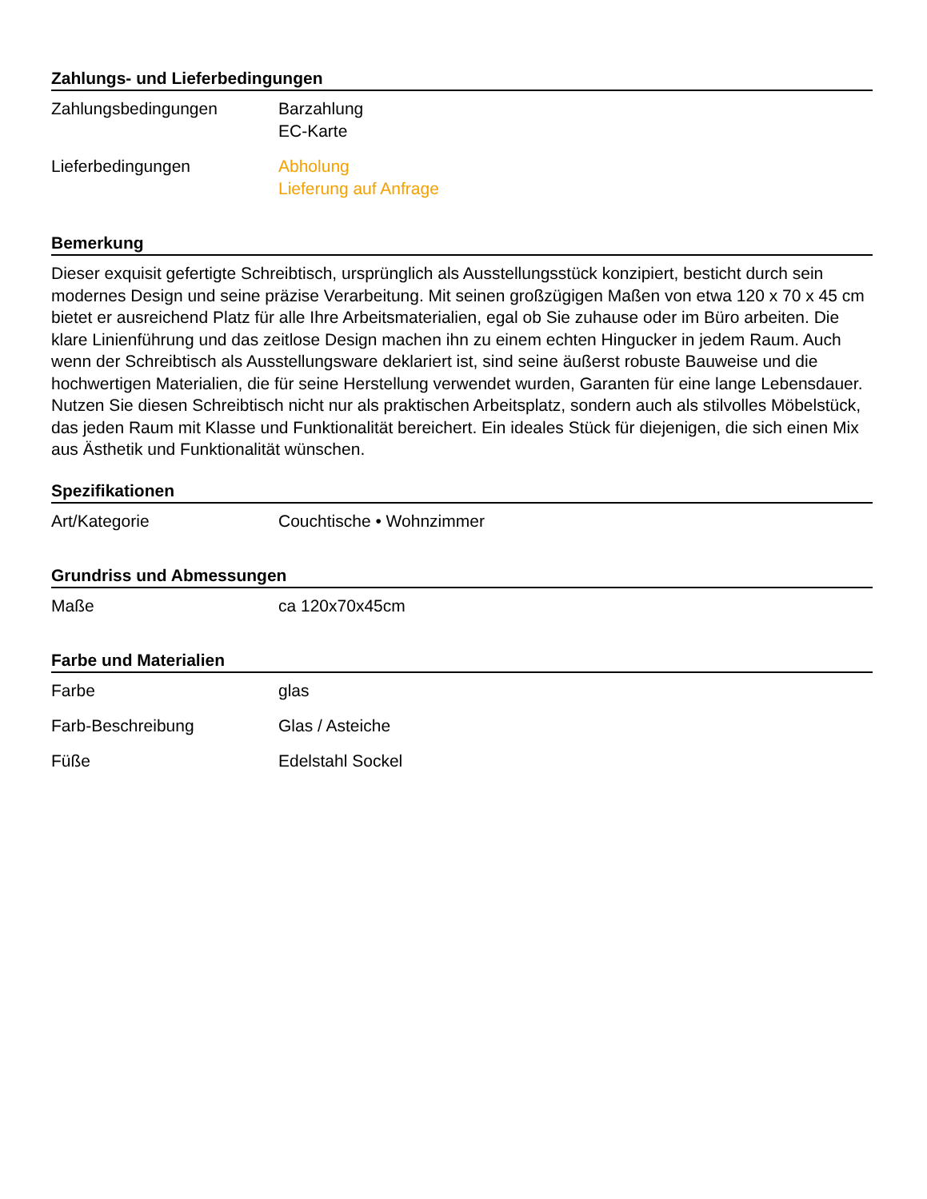Zahlungs- und Lieferbedingungen
| Zahlungsbedingungen | Barzahlung EC-Karte |
| Lieferbedingungen | Abholung Lieferung auf Anfrage |
Bemerkung
Dieser exquisit gefertigte Schreibtisch, ursprünglich als Ausstellungsstück konzipiert, besticht durch sein modernes Design und seine präzise Verarbeitung. Mit seinen großzügigen Maßen von etwa 120 x 70 x 45 cm bietet er ausreichend Platz für alle Ihre Arbeitsmaterialien, egal ob Sie zuhause oder im Büro arbeiten. Die klare Linienführung und das zeitlose Design machen ihn zu einem echten Hingucker in jedem Raum. Auch wenn der Schreibtisch als Ausstellungsware deklariert ist, sind seine äußerst robuste Bauweise und die hochwertigen Materialien, die für seine Herstellung verwendet wurden, Garanten für eine lange Lebensdauer. Nutzen Sie diesen Schreibtisch nicht nur als praktischen Arbeitsplatz, sondern auch als stilvolles Möbelstück, das jeden Raum mit Klasse und Funktionalität bereichert. Ein ideales Stück für diejenigen, die sich einen Mix aus Ästhetik und Funktionalität wünschen.
Spezifikationen
| Art/Kategorie | Couchtische • Wohnzimmer |
Grundriss und Abmessungen
| Maße | ca 120x70x45cm |
Farbe und Materialien
| Farbe | glas |
| Farb-Beschreibung | Glas / Asteiche |
| Füße | Edelstahl Sockel |